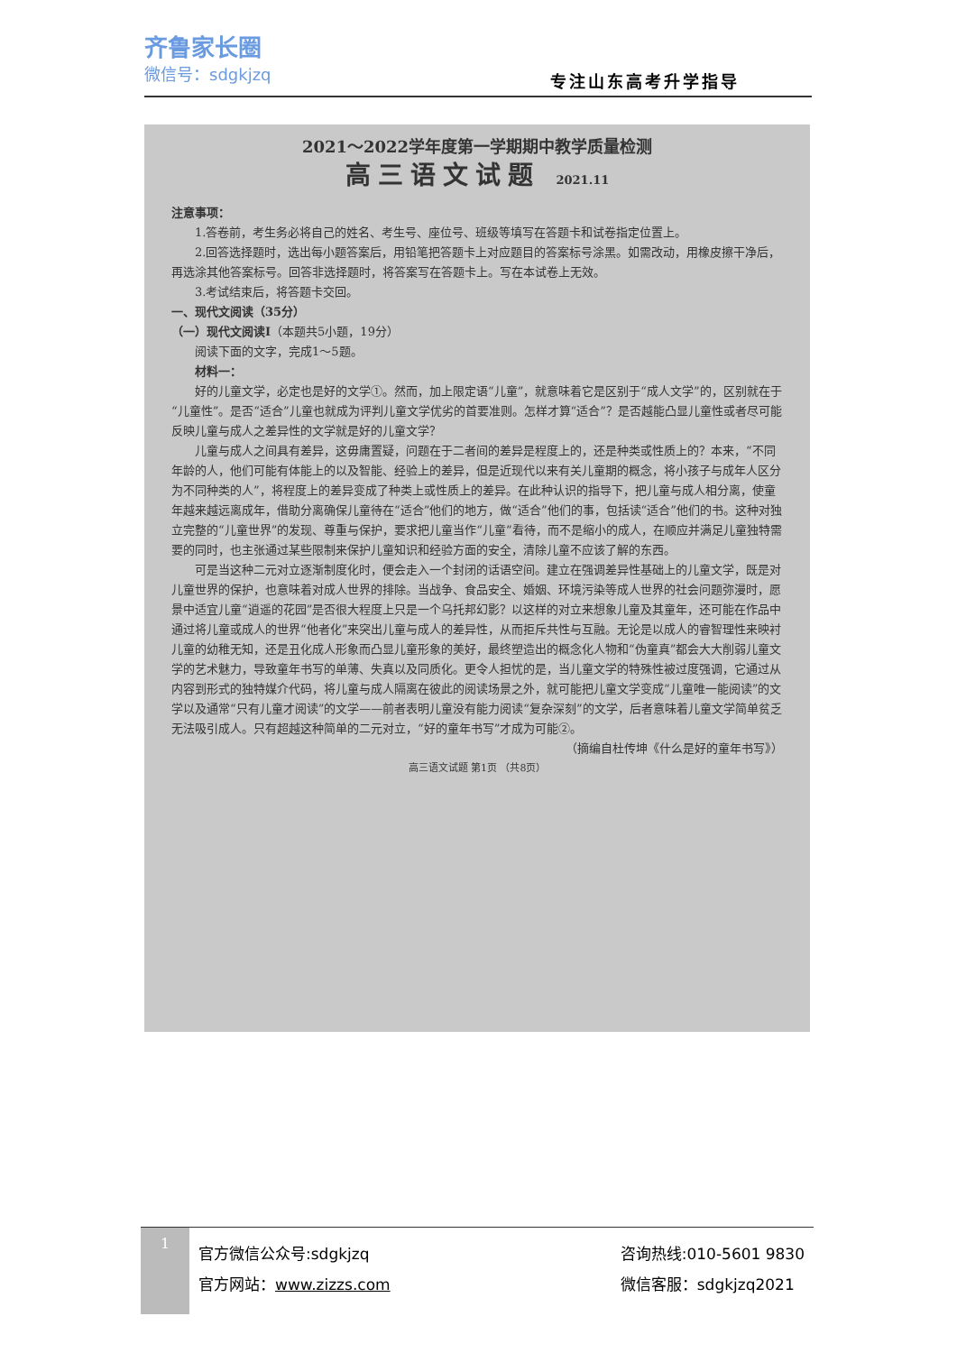齐鲁家长圈
微信号：sdgkjzq
专注山东高考升学指导
2021～2022学年度第一学期期中教学质量检测
高三语文试题 2021.11
注意事项：
1.答卷前，考生务必将自己的姓名、考生号、座位号、班级等填写在答题卡和试卷指定位置上。
2.回答选择题时，选出每小题答案后，用铅笔把答题卡上对应题目的答案标号涂黑。如需改动，用橡皮擦干净后，再选涂其他答案标号。回答非选择题时，将答案写在答题卡上。写在本试卷上无效。
3.考试结束后，将答题卡交回。
一、现代文阅读（35分）
（一）现代文阅读Ⅰ（本题共5小题，19分）
阅读下面的文字，完成1～5题。
材料一：
好的儿童文学，必定也是好的文学①。然而，加上限定语“儿童”，就意味着它是区别于“成人文学”的，区别就在于“儿童性”。是否“适合”儿童也就成为评判儿童文学优劣的首要准则。怎样才算“适合”？是否越能凸显儿童性或者尽可能反映儿童与成人之差异性的文学就是好的儿童文学？
儿童与成人之间具有差异，这毋庸置疑，问题在于二者间的差异是程度上的，还是种类或性质上的？本来，“不同年龄的人，他们可能有体能上的以及智能、经验上的差异，但是近现代以来有关儿童期的概念，将小孩子与成年人区分为不同种类的人”，将程度上的差异变成了种类上或性质上的差异。在此种认识的指导下，把儿童与成人相分离，使童年越来越远离成年，借助分离确保儿童待在“适合”他们的地方，做“适合”他们的事，包括读“适合”他们的书。这种对独立完整的“儿童世界”的发现、尊重与保护，要求把儿童当作“儿童”看待，而不是缩小的成人，在顺应并满足儿童独特需要的同时，也主张通过某些限制来保护儿童知识和经验方面的安全，清除儿童不应该了解的东西。
可是当这种二元对立逐渐制度化时，便会走入一个封闭的话语空间。建立在强调差异性基础上的儿童文学，既是对儿童世界的保护，也意味着对成人世界的排除。当战争、食品安全、婚姻、环境污染等成人世界的社会问题弥漫时，愿景中适宜儿童“逍遥的花园”是否很大程度上只是一个乌托邦幻影？以这样的对立来想象儿童及其童年，还可能在作品中通过将儿童或成人的世界“他者化”来突出儿童与成人的差异性，从而拒斥共性与互融。无论是以成人的睿智理性来映衬儿童的幼稚无知，还是丑化成人形象而凸显儿童形象的美好，最终塑造出的概念化人物和“伪童真”都会大大削弱儿童文学的艺术魅力，导致童年书写的单薄、失真以及同质化。更令人担忧的是，当儿童文学的特殊性被过度强调，它通过从内容到形式的独特媒介代码，将儿童与成人隔离在彼此的阅读场景之外，就可能把儿童文学变成“儿童唯一能阅读”的文学以及通常“只有儿童才阅读”的文学——前者表明儿童没有能力阅读“复杂深刻”的文学，后者意味着儿童文学简单贫乏无法吸引成人。只有超越这种简单的二元对立，“好的童年书写”才成为可能②。
（摘编自杜传坤《什么是好的童年书写》）
高三语文试题 第1页 （共8页）
1
官方微信公众号:sdgkjzq
官方网站：www.zizzs.com
咨询热线:010-5601 9830
微信客服：sdgkjzq2021